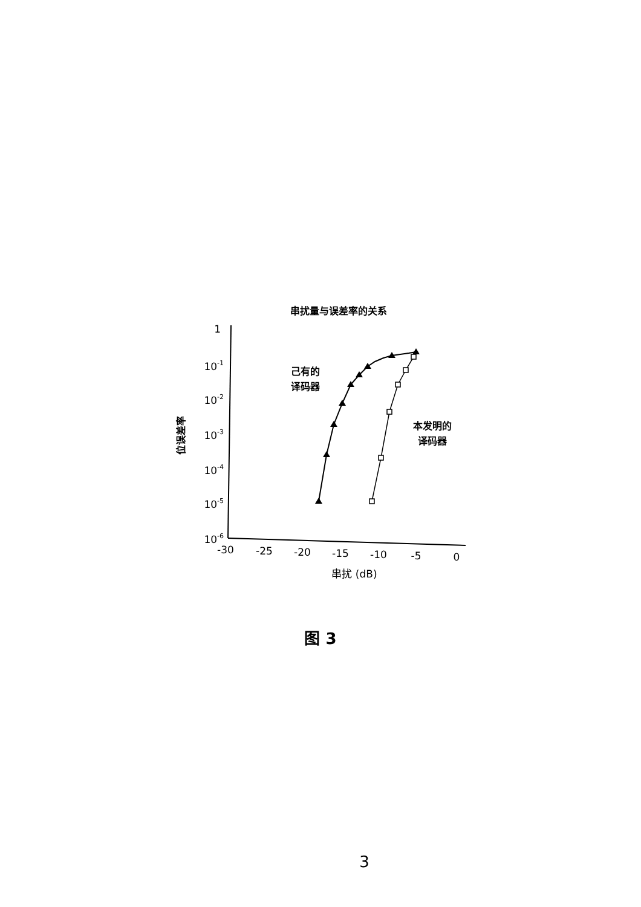串扰量与误差率的关系
1
10-1
10-2
10-3
10-4
10-5
10-6
-30
-25
-20
-15
-10
-5
0
串扰 (dB)
位误差率
己有的
译码器
本发明的
译码器
图 3
3